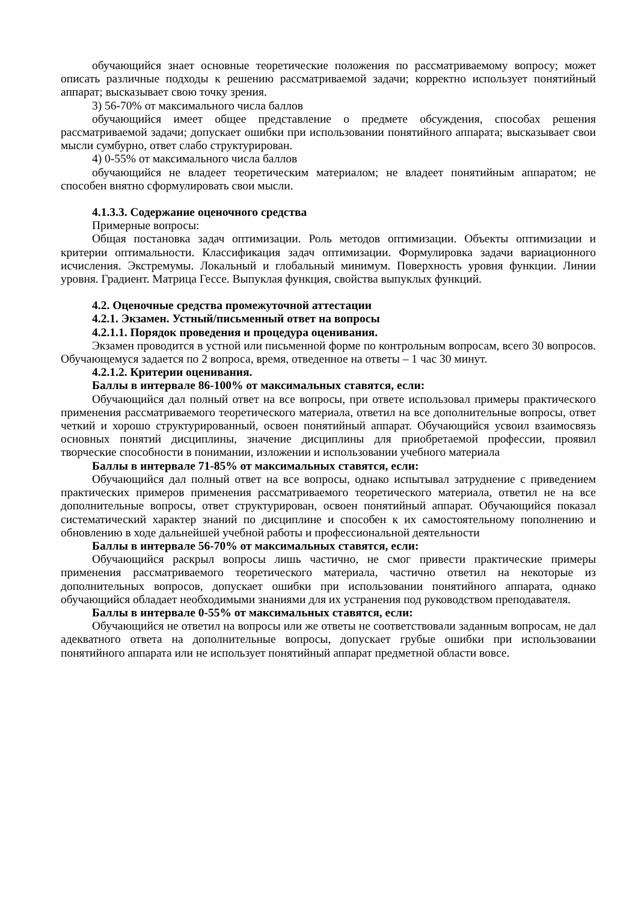обучающийся знает основные теоретические положения по рассматриваемому вопросу; может описать различные подходы к решению рассматриваемой задачи; корректно использует понятийный аппарат; высказывает свою точку зрения.
3) 56-70% от максимального числа баллов
обучающийся имеет общее представление о предмете обсуждения, способах решения рассматриваемой задачи; допускает ошибки при использовании понятийного аппарата; высказывает свои мысли сумбурно, ответ слабо структурирован.
4) 0-55% от максимального числа баллов
обучающийся не владеет теоретическим материалом; не владеет понятийным аппаратом; не способен внятно сформулировать свои мысли.
4.1.3.3. Содержание оценочного средства
Примерные вопросы:
Общая постановка задач оптимизации. Роль методов оптимизации. Объекты оптимизации и критерии оптимальности. Классификация задач оптимизации. Формулировка задачи вариационного исчисления. Экстремумы. Локальный и глобальный минимум. Поверхность уровня функции. Линии уровня. Градиент. Матрица Гессе. Выпуклая функция, свойства выпуклых функций.
4.2. Оценочные средства промежуточной аттестации
4.2.1. Экзамен. Устный/письменный ответ на вопросы
4.2.1.1. Порядок проведения и процедура оценивания.
Экзамен проводится в устной или письменной форме по контрольным вопросам, всего 30 вопросов. Обучающемуся задается по 2 вопроса, время, отведенное на ответы – 1 час 30 минут.
4.2.1.2. Критерии оценивания.
Баллы в интервале 86-100% от максимальных ставятся, если:
Обучающийся дал полный ответ на все вопросы, при ответе использовал примеры практического применения рассматриваемого теоретического материала, ответил на все дополнительные вопросы, ответ четкий и хорошо структурированный, освоен понятийный аппарат. Обучающийся усвоил взаимосвязь основных понятий дисциплины, значение дисциплины для приобретаемой профессии, проявил творческие способности в понимании, изложении и использовании учебного материала
Баллы в интервале 71-85% от максимальных ставятся, если:
Обучающийся дал полный ответ на все вопросы, однако испытывал затруднение с приведением практических примеров применения рассматриваемого теоретического материала, ответил не на все дополнительные вопросы, ответ структурирован, освоен понятийный аппарат. Обучающийся показал систематический характер знаний по дисциплине и способен к их самостоятельному пополнению и обновлению в ходе дальнейшей учебной работы и профессиональной деятельности
Баллы в интервале 56-70% от максимальных ставятся, если:
Обучающийся раскрыл вопросы лишь частично, не смог привести практические примеры применения рассматриваемого теоретического материала, частично ответил на некоторые из дополнительных вопросов, допускает ошибки при использовании понятийного аппарата, однако обучающийся обладает необходимыми знаниями для их устранения под руководством преподавателя.
Баллы в интервале 0-55% от максимальных ставятся, если:
Обучающийся не ответил на вопросы или же ответы не соответствовали заданным вопросам, не дал адекватного ответа на дополнительные вопросы, допускает грубые ошибки при использовании понятийного аппарата или не использует понятийный аппарат предметной области вовсе.